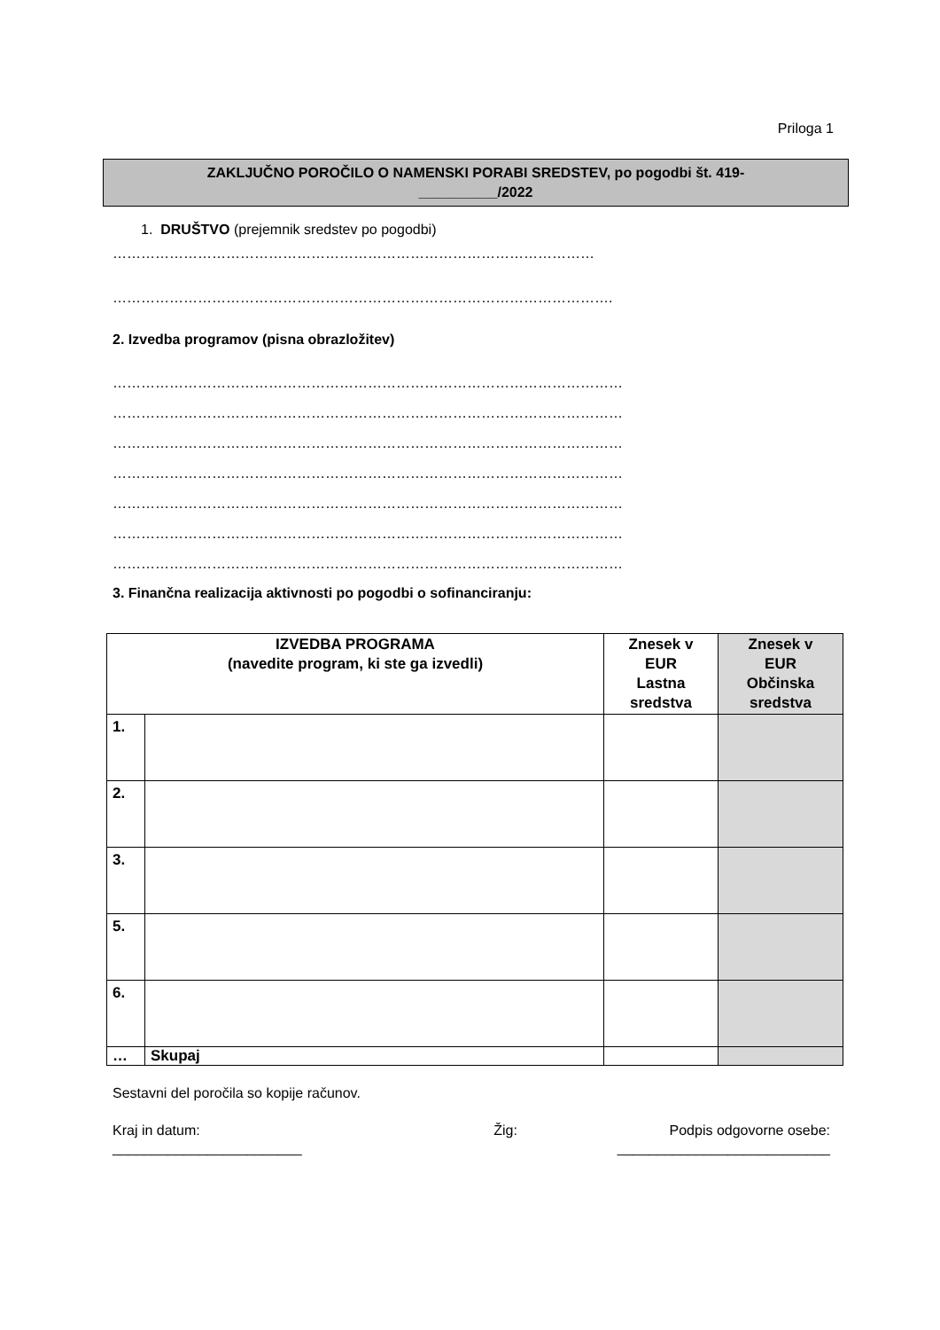Priloga 1
ZAKLJUČNO POROČILO O NAMENSKI PORABI SREDSTEV, po pogodbi št. 419-
__________/2022
1. DRUŠTVO (prejemnik sredstev po pogodbi)
…………………………………………………………………………………………
…………………………………………………………………………………………….
2. Izvedba programov (pisna obrazložitev)
………………………………………………………………………………………………
………………………………………………………………………………………………
………………………………………………………………………………………………
………………………………………………………………………………………………
………………………………………………………………………………………………
………………………………………………………………………………………………
………………………………………………………………………………………………
3. Finančna realizacija aktivnosti po pogodbi o sofinanciranju:
| IZVEDBA PROGRAMA (navedite program, ki ste ga izvedli) | | Znesek v EUR Lastna sredstva | Znesek v EUR Občinska sredstva |
| --- | --- | --- | --- |
| 1. | | | |
| 2. | | | |
| 3. | | | |
| 5. | | | |
| 6. | | | |
| … | Skupaj | | |
Sestavni del poročila so kopije računov.
Kraj in datum: Žig: Podpis odgovorne osebe:
________________________ ___________________________